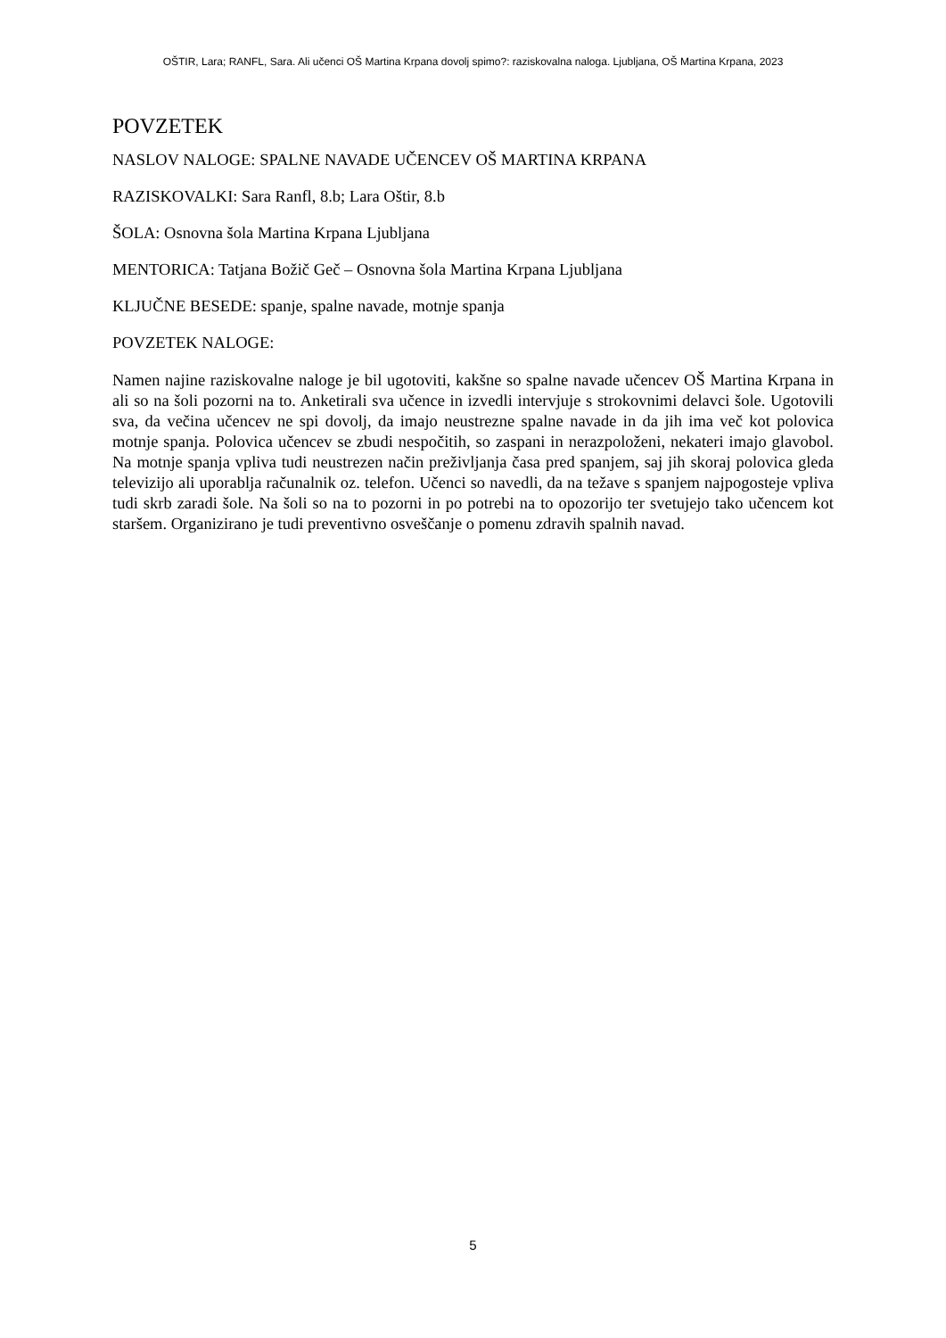OŠTIR, Lara; RANFL, Sara. Ali učenci OŠ Martina Krpana dovolj spimo?: raziskovalna naloga. Ljubljana, OŠ Martina Krpana, 2023
POVZETEK
NASLOV NALOGE: SPALNE NAVADE UČENCEV OŠ MARTINA KRPANA
RAZISKOVALKI: Sara Ranfl, 8.b; Lara Oštir, 8.b
ŠOLA: Osnovna šola Martina Krpana Ljubljana
MENTORICA: Tatjana Božič Geč – Osnovna šola Martina Krpana Ljubljana
KLJUČNE BESEDE: spanje, spalne navade, motnje spanja
POVZETEK NALOGE:
Namen najine raziskovalne naloge je bil ugotoviti, kakšne so spalne navade učencev OŠ Martina Krpana in ali so na šoli pozorni na to. Anketirali sva učence in izvedli intervjuje s strokovnimi delavci šole. Ugotovili sva, da večina učencev ne spi dovolj, da imajo neustrezne spalne navade in da jih ima več kot polovica motnje spanja. Polovica učencev se zbudi nespočitih, so zaspani in nerazpoloženi, nekateri imajo glavobol. Na motnje spanja vpliva tudi neustrezen način preživljanja časa pred spanjem, saj jih skoraj polovica gleda televizijo ali uporablja računalnik oz. telefon. Učenci so navedli, da na težave s spanjem najpogosteje vpliva tudi skrb zaradi šole. Na šoli so na to pozorni in po potrebi na to opozorijo ter svetujejo tako učencem kot staršem. Organizirano je tudi preventivno osveščanje o pomenu zdravih spalnih navad.
5